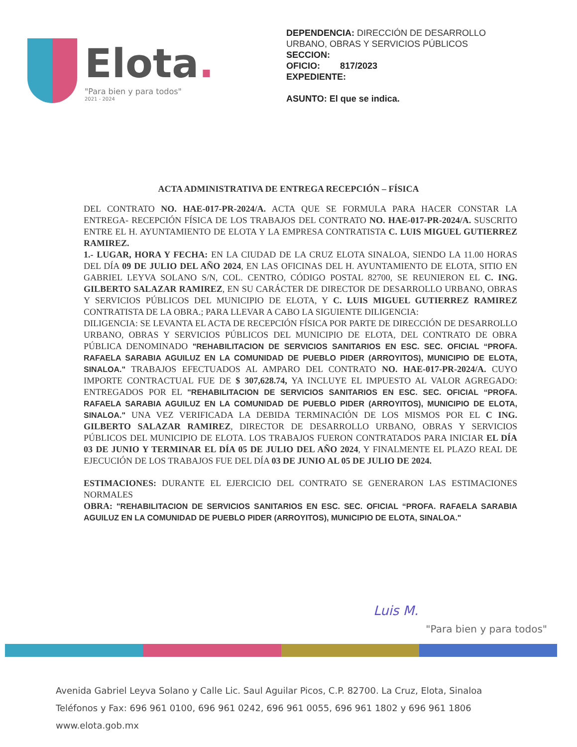Elota.
"Para bien y para todos"
2021 - 2024
DEPENDENCIA: DIRECCIÓN DE DESARROLLO
URBANO, OBRAS Y SERVICIOS PÚBLICOS
SECCION:
OFICIO: 817/2023
EXPEDIENTE:
ASUNTO: El que se indica.
ACTA ADMINISTRATIVA DE ENTREGA RECEPCIÓN – FÍSICA
DEL CONTRATO NO. HAE-017-PR-2024/A. ACTA QUE SE FORMULA PARA HACER CONSTAR LA ENTREGA- RECEPCIÓN FÍSICA DE LOS TRABAJOS DEL CONTRATO NO. HAE-017-PR-2024/A. SUSCRITO ENTRE EL H. AYUNTAMIENTO DE ELOTA Y LA EMPRESA CONTRATISTA C. LUIS MIGUEL GUTIERREZ RAMIREZ.
1.- LUGAR, HORA Y FECHA: EN LA CIUDAD DE LA CRUZ ELOTA SINALOA, SIENDO LA 11.00 HORAS DEL DÍA 09 DE JULIO DEL AÑO 2024, EN LAS OFICINAS DEL H. AYUNTAMIENTO DE ELOTA, SITIO EN GABRIEL LEYVA SOLANO S/N, COL. CENTRO, CÓDIGO POSTAL 82700, SE REUNIERON EL C. ING. GILBERTO SALAZAR RAMIREZ, EN SU CARÁCTER DE DIRECTOR DE DESARROLLO URBANO, OBRAS Y SERVICIOS PÚBLICOS DEL MUNICIPIO DE ELOTA, Y C. LUIS MIGUEL GUTIERREZ RAMIREZ CONTRATISTA DE LA OBRA.; PARA LLEVAR A CABO LA SIGUIENTE DILIGENCIA:
DILIGENCIA: SE LEVANTA EL ACTA DE RECEPCIÓN FÍSICA POR PARTE DE DIRECCIÓN DE DESARROLLO URBANO, OBRAS Y SERVICIOS PÚBLICOS DEL MUNICIPIO DE ELOTA, DEL CONTRATO DE OBRA PÚBLICA DENOMINADO "REHABILITACION DE SERVICIOS SANITARIOS EN ESC. SEC. OFICIAL “PROFA. RAFAELA SARABIA AGUILUZ EN LA COMUNIDAD DE PUEBLO PIDER (ARROYITOS), MUNICIPIO DE ELOTA, SINALOA." TRABAJOS EFECTUADOS AL AMPARO DEL CONTRATO NO. HAE-017-PR-2024/A. CUYO IMPORTE CONTRACTUAL FUE DE $ 307,628.74, YA INCLUYE EL IMPUESTO AL VALOR AGREGADO: ENTREGADOS POR EL "REHABILITACION DE SERVICIOS SANITARIOS EN ESC. SEC. OFICIAL “PROFA. RAFAELA SARABIA AGUILUZ EN LA COMUNIDAD DE PUEBLO PIDER (ARROYITOS), MUNICIPIO DE ELOTA, SINALOA." UNA VEZ VERIFICADA LA DEBIDA TERMINACIÓN DE LOS MISMOS POR EL C ING. GILBERTO SALAZAR RAMIREZ, DIRECTOR DE DESARROLLO URBANO, OBRAS Y SERVICIOS PÚBLICOS DEL MUNICIPIO DE ELOTA. LOS TRABAJOS FUERON CONTRATADOS PARA INICIAR EL DÍA 03 DE JUNIO Y TERMINAR EL DÍA 05 DE JULIO DEL AÑO 2024, Y FINALMENTE EL PLAZO REAL DE EJECUCIÓN DE LOS TRABAJOS FUE DEL DÍA 03 DE JUNIO AL 05 DE JULIO DE 2024.
ESTIMACIONES: DURANTE EL EJERCICIO DEL CONTRATO SE GENERARON LAS ESTIMACIONES NORMALES
OBRA: "REHABILITACION DE SERVICIOS SANITARIOS EN ESC. SEC. OFICIAL “PROFA. RAFAELA SARABIA AGUILUZ EN LA COMUNIDAD DE PUEBLO PIDER (ARROYITOS), MUNICIPIO DE ELOTA, SINALOA."
Luis M.
"Para bien y para todos"
Avenida Gabriel Leyva Solano y Calle Lic. Saul Aguilar Picos, C.P. 82700. La Cruz, Elota, Sinaloa
Teléfonos y Fax: 696 961 0100, 696 961 0242, 696 961 0055, 696 961 1802 y 696 961 1806
www.elota.gob.mx